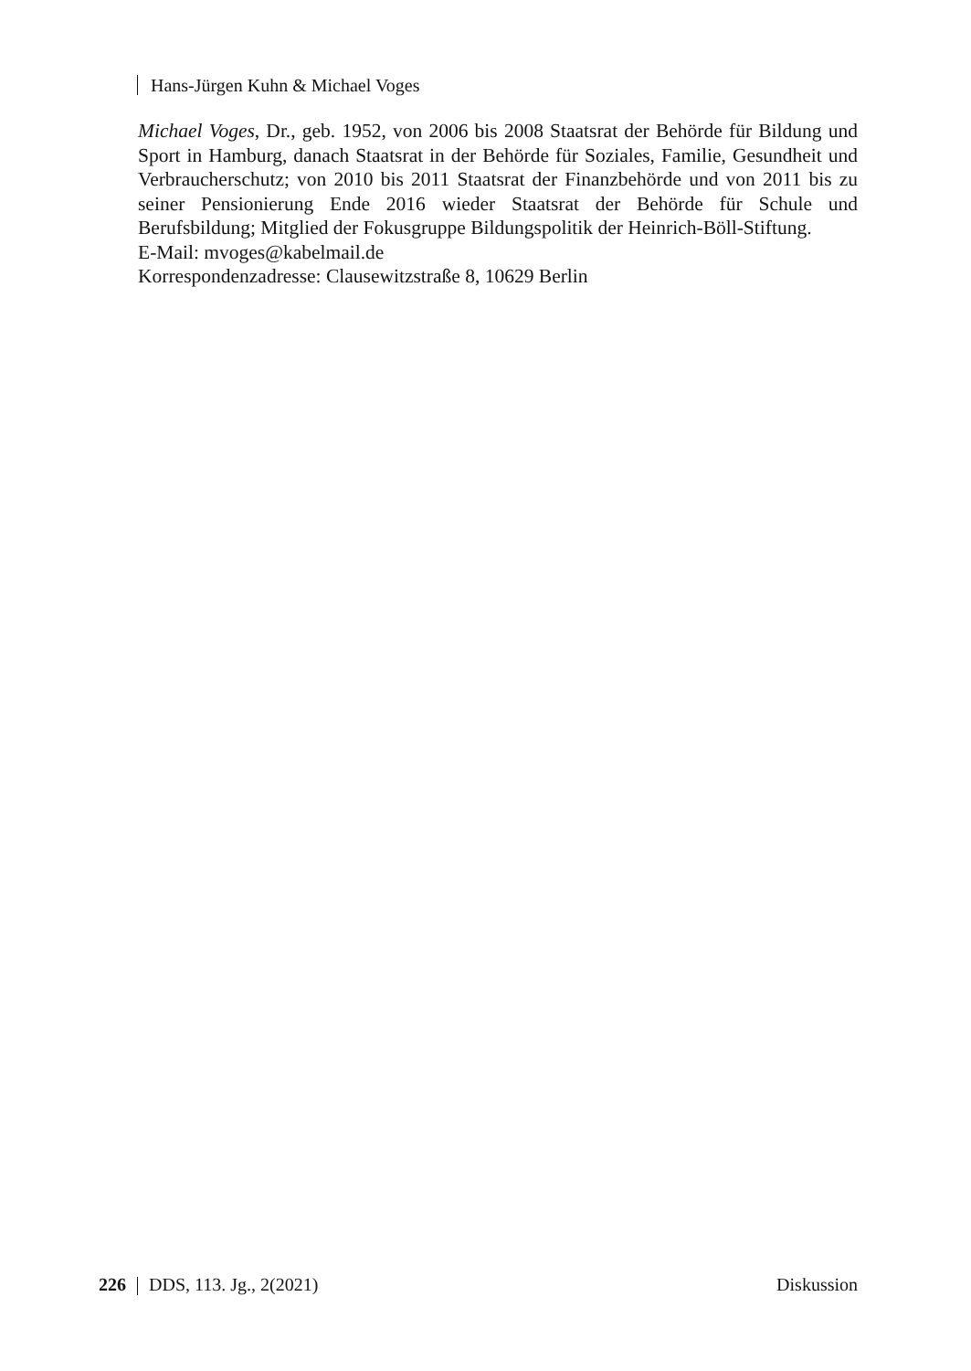Hans-Jürgen Kuhn & Michael Voges
Michael Voges, Dr., geb. 1952, von 2006 bis 2008 Staatsrat der Behörde für Bildung und Sport in Hamburg, danach Staatsrat in der Behörde für Soziales, Familie, Gesundheit und Verbraucherschutz; von 2010 bis 2011 Staatsrat der Finanzbehörde und von 2011 bis zu seiner Pensionierung Ende 2016 wieder Staatsrat der Behörde für Schule und Berufsbildung; Mitglied der Fokusgruppe Bildungspolitik der Heinrich-Böll-Stiftung.
E-Mail: mvoges@kabelmail.de
Korrespondenzadresse: Clausewitzstraße 8, 10629 Berlin
226 DDS, 113. Jg., 2(2021) Diskussion